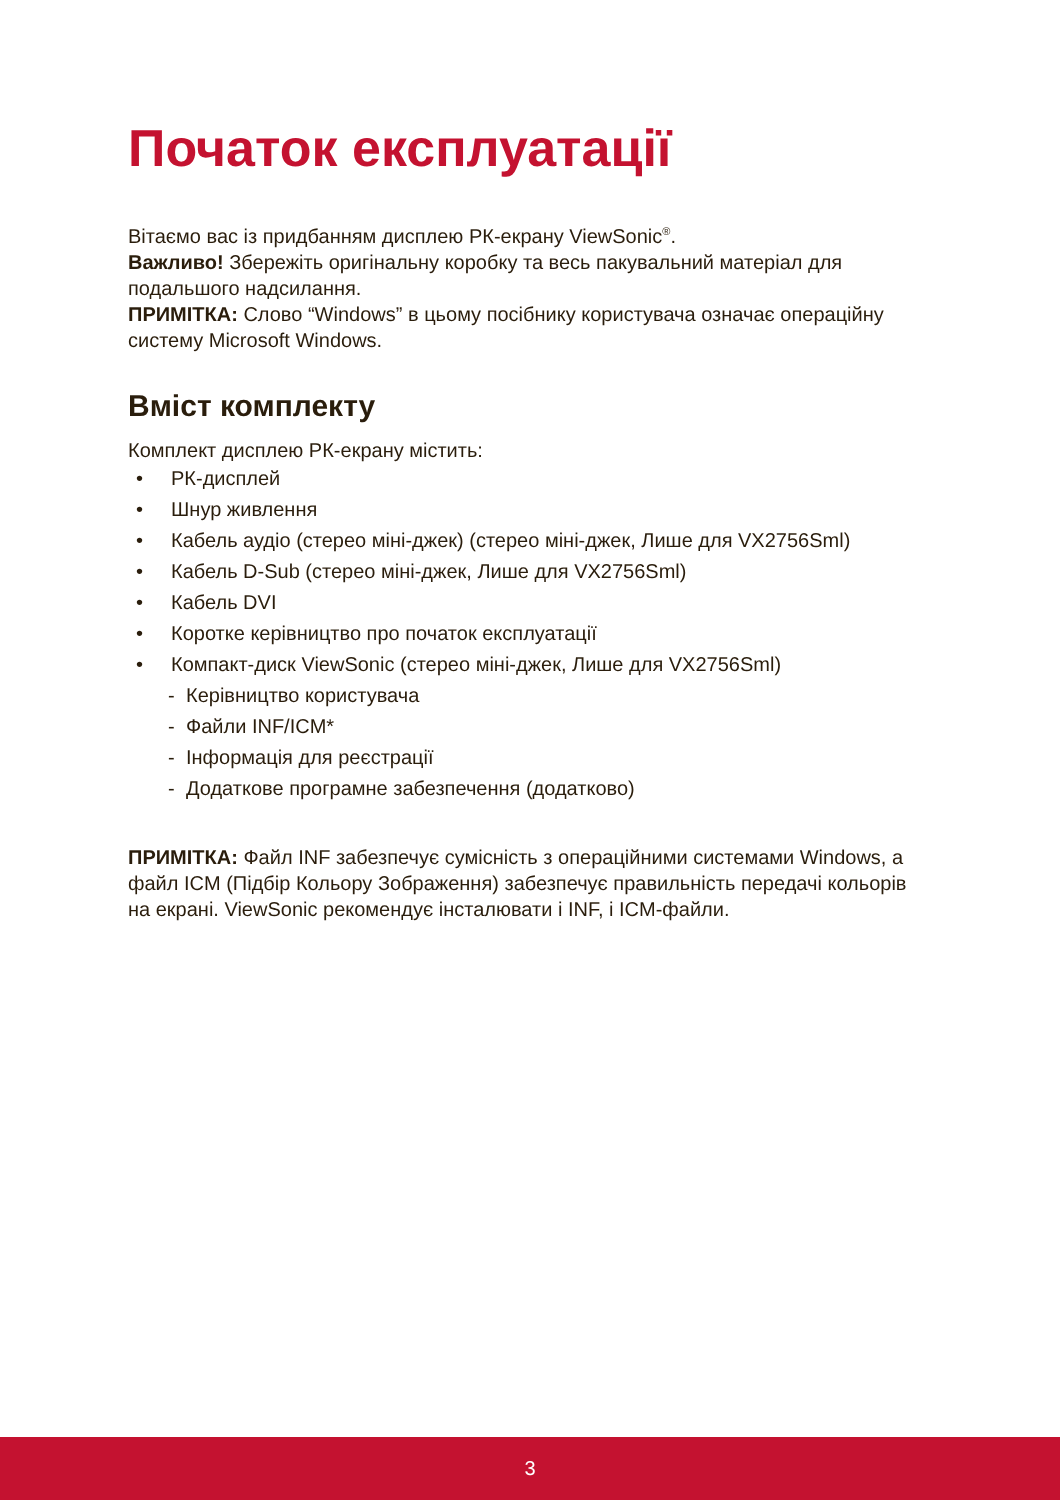Початок експлуатації
Вітаємо вас із придбанням дисплею РК-екрану ViewSonic<sup>®</sup>.
Важливо! Збережіть оригінальну коробку та весь пакувальний матеріал для подальшого надсилання.
ПРИМІТКА: Слово “Windows” в цьому посібнику користувача означає операційну систему Microsoft Windows.
Вміст комплекту
Комплект дисплею РК-екрану містить:
• РК-дисплей
• Шнур живлення
• Кабель аудіо (стерео міні-джек) (стерео міні-джек, Лише для VX2756Sml)
• Кабель D-Sub (стерео міні-джек, Лише для VX2756Sml)
• Кабель DVI
• Коротке керівництво про початок експлуатації
• Компакт-диск ViewSonic (стерео міні-джек, Лише для VX2756Sml)
- Керівництво користувача
- Файли INF/ICM*
- Інформація для реєстрації
- Додаткове програмне забезпечення (додатково)
ПРИМІТКА: Файл INF забезпечує сумісність з операційними системами Windows, а файл ICM (Підбір Кольору Зображення) забезпечує правильність передачі кольорів на екрані. ViewSonic рекомендує інсталювати і INF, і ICM-файли.
3